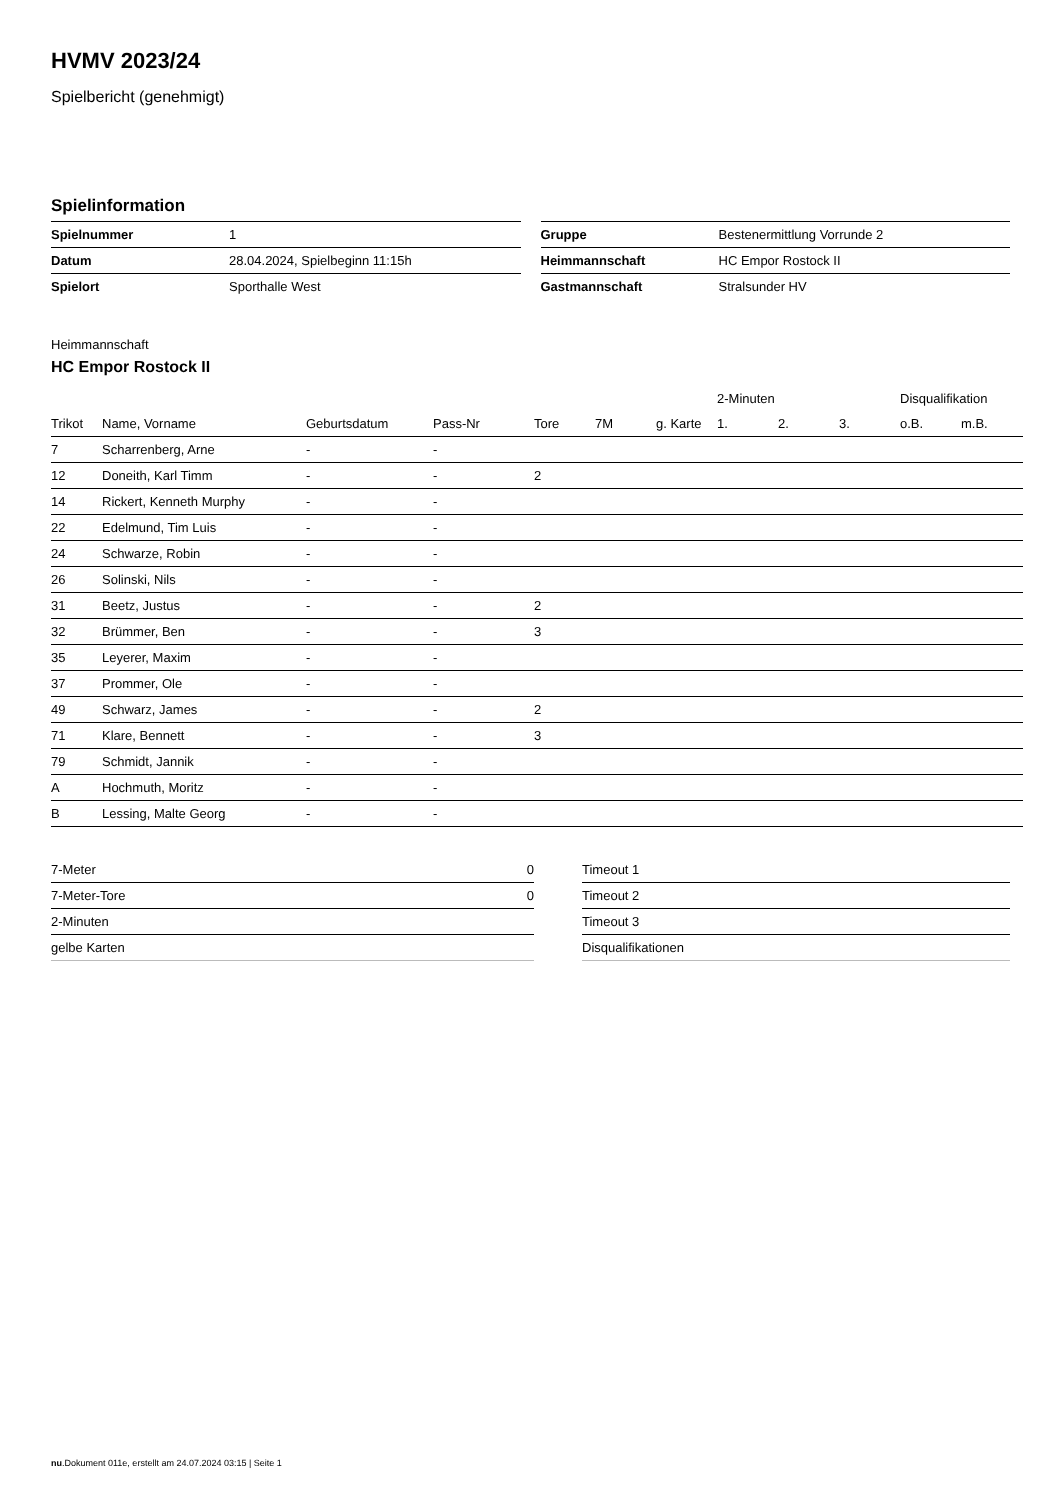HVMV 2023/24
Spielbericht (genehmigt)
Spielinformation
| Spielnummer | 1 |
| Datum | 28.04.2024, Spielbeginn 11:15h |
| Spielort | Sporthalle West |
| Gruppe | Bestenermittlung Vorrunde 2 |
| Heimmannschaft | HC Empor Rostock II |
| Gastmannschaft | Stralsunder HV |
Heimmannschaft
HC Empor Rostock II
| | | | | | | | 2-Minuten | | | Disqualifikation | |
| --- | --- | --- | --- | --- | --- | --- | --- | --- | --- | --- | --- |
| Trikot | Name, Vorname | Geburtsdatum | Pass-Nr | Tore | 7M | g. Karte | 1. | 2. | 3. | o.B. | m.B. |
| 7 | Scharrenberg, Arne | - | - | | | | | | | | |
| 12 | Doneith, Karl Timm | - | - | 2 | | | | | | | |
| 14 | Rickert, Kenneth Murphy | - | - | | | | | | | | |
| 22 | Edelmund, Tim Luis | - | - | | | | | | | | |
| 24 | Schwarze, Robin | - | - | | | | | | | | |
| 26 | Solinski, Nils | - | - | | | | | | | | |
| 31 | Beetz, Justus | - | - | 2 | | | | | | | |
| 32 | Brümmer, Ben | - | - | 3 | | | | | | | |
| 35 | Leyerer, Maxim | - | - | | | | | | | | |
| 37 | Prommer, Ole | - | - | | | | | | | | |
| 49 | Schwarz, James | - | - | 2 | | | | | | | |
| 71 | Klare, Bennett | - | - | 3 | | | | | | | |
| 79 | Schmidt, Jannik | - | - | | | | | | | | |
| A | Hochmuth, Moritz | - | - | | | | | | | | |
| B | Lessing, Malte Georg | - | - | | | | | | | | |
| 7-Meter | 0 |
| 7-Meter-Tore | 0 |
| 2-Minuten | |
| gelbe Karten | |
| Timeout 1 |
| Timeout 2 |
| Timeout 3 |
| Disqualifikationen |
nu.Dokument 011e, erstellt am 24.07.2024 03:15 | Seite 1